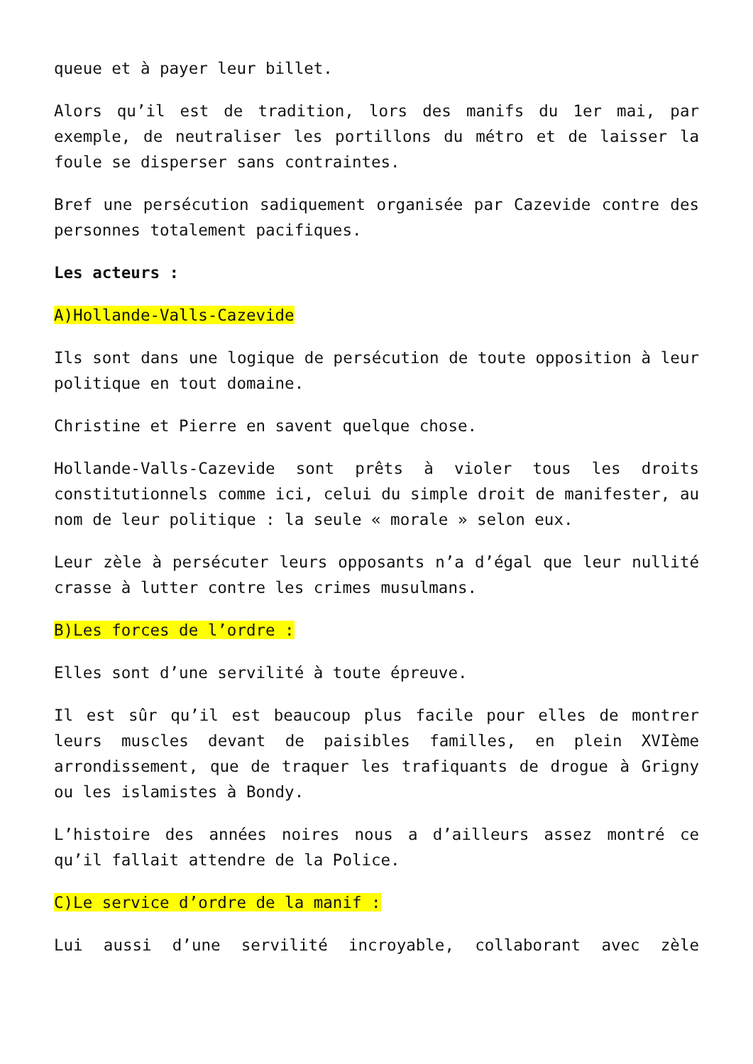queue et à payer leur billet.
Alors qu’il est de tradition, lors des manifs du 1er mai, par exemple, de neutraliser les portillons du métro et de laisser la foule se disperser sans contraintes.
Bref une persécution sadiquement organisée par Cazevide contre des personnes totalement pacifiques.
Les acteurs :
A)Hollande-Valls-Cazevide
Ils sont dans une logique de persécution de toute opposition à leur politique en tout domaine.
Christine et Pierre en savent quelque chose.
Hollande-Valls-Cazevide sont prêts à violer tous les droits constitutionnels comme ici, celui du simple droit de manifester, au nom de leur politique : la seule « morale » selon eux.
Leur zèle à persécuter leurs opposants n’a d’égal que leur nullité crasse à lutter contre les crimes musulmans.
B)Les forces de l’ordre :
Elles sont d’une servilité à toute épreuve.
Il est sûr qu’il est beaucoup plus facile pour elles de montrer leurs muscles devant de paisibles familles, en plein XVIème arrondissement, que de traquer les trafiquants de drogue à Grigny ou les islamistes à Bondy.
L’histoire des années noires nous a d’ailleurs assez montré ce qu’il fallait attendre de la Police.
C)Le service d’ordre de la manif :
Lui aussi d’une servilité incroyable, collaborant avec zèle